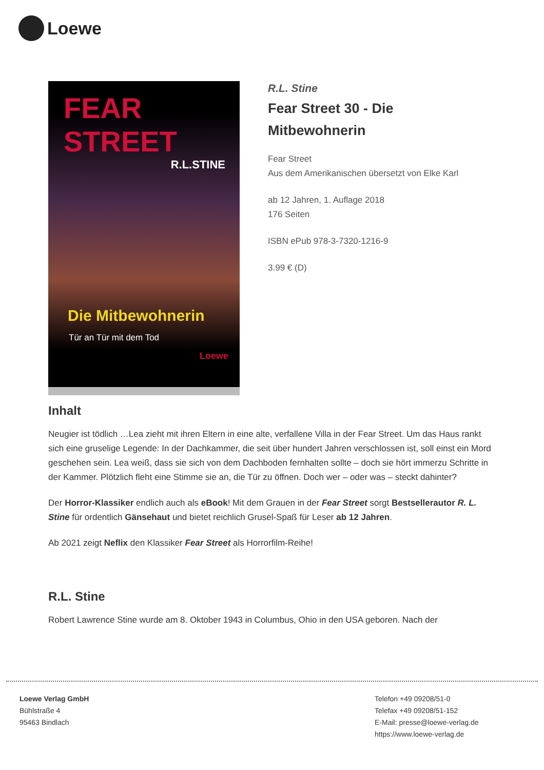Loewe
FEAR STREET
R.L.STINE
Die Mitbewohnerin
Tür an Tür mit dem Tod
Loewe
R.L. Stine
Fear Street 30 - Die Mitbewohnerin
Fear Street
Aus dem Amerikanischen übersetzt von Elke Karl
ab 12 Jahren, 1. Auflage 2018
176 Seiten
ISBN ePub 978-3-7320-1216-9
3.99 € (D)
Inhalt
Neugier ist tödlich …Lea zieht mit ihren Eltern in eine alte, verfallene Villa in der Fear Street. Um das Haus rankt sich eine gruselige Legende: In der Dachkammer, die seit über hundert Jahren verschlossen ist, soll einst ein Mord geschehen sein. Lea weiß, dass sie sich von dem Dachboden fernhalten sollte – doch sie hört immerzu Schritte in der Kammer. Plötzlich fleht eine Stimme sie an, die Tür zu öffnen. Doch wer – oder was – steckt dahinter?
Der Horror-Klassiker endlich auch als eBook! Mit dem Grauen in der Fear Street sorgt Bestsellerautor R. L. Stine für ordentlich Gänsehaut und bietet reichlich Grusel-Spaß für Leser ab 12 Jahren.
Ab 2021 zeigt Neflix den Klassiker Fear Street als Horrorfilm-Reihe!
R.L. Stine
Robert Lawrence Stine wurde am 8. Oktober 1943 in Columbus, Ohio in den USA geboren. Nach der
Loewe Verlag GmbH
Bühlstraße 4
95463 Bindlach
Telefon +49 09208/51-0
Telefax +49 09208/51-152
E-Mail: presse@loewe-verlag.de
https://www.loewe-verlag.de